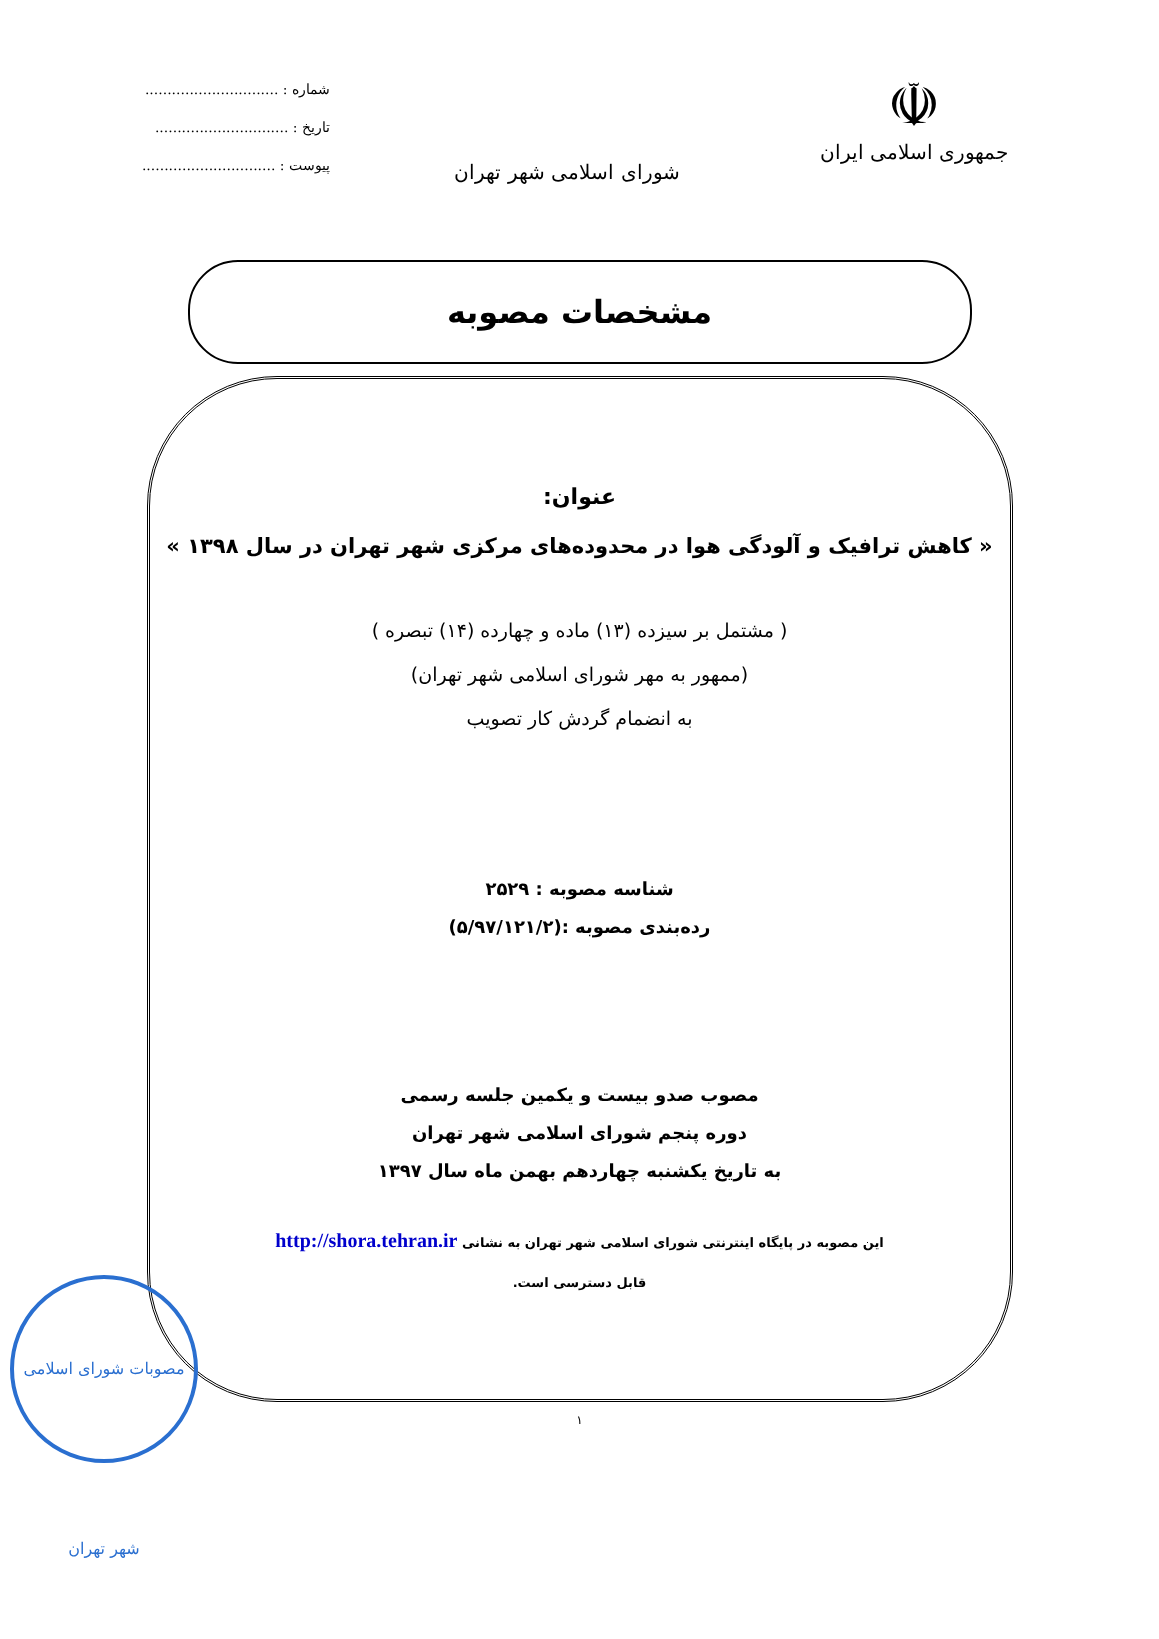☫
جمهوری اسلامی ایران
شورای اسلامی شهر تهران
شماره : ..............................
تاریخ : ..............................
پیوست : ..............................
مشخصات مصوبه
عنوان:
« کاهش ترافیک و آلودگی هوا در محدوده‌های مرکزی شهر تهران در سال ۱۳۹۸ »
( مشتمل بر سیزده (۱۳) ماده و چهارده (۱۴) تبصره )
(ممهور به مهر شورای اسلامی شهر تهران)
به انضمام گردش کار تصویب
شناسه مصوبه : ۲۵۲۹
رده‌بندی مصوبه :(۵/۹۷/۱۲۱/۲)
مصوب صدو بیست و یکمین جلسه رسمی
دوره پنجم شورای اسلامی شهر تهران
به تاریخ یکشنبه چهاردهم بهمن ماه سال ۱۳۹۷
این مصوبه در پایگاه اینترنتی شورای اسلامی شهر تهران به نشانی http://shora.tehran.ir
قابل دسترسی است.
۱
مصوبات شورای اسلامی شهر تهران